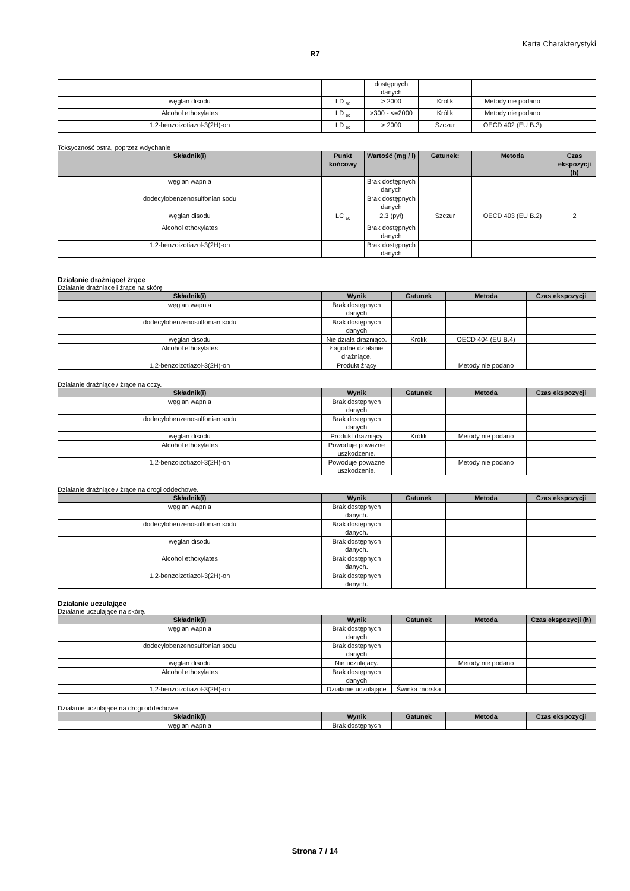Karta Charakterystyki
R7
| | | dostępnych danych | | | |
| węglan disodu | LD <sub>50</sub> | > 2000 | Królik | Metody nie podano | |
| Alcohol ethoxylates | LD <sub>50</sub> | >300 - <=2000 | Królik | Metody nie podano | |
| 1,2-benzoizotiazol-3(2H)-on | LD <sub>50</sub> | > 2000 | Szczur | OECD 402 (EU B.3) | |
Toksyczność ostra, poprzez wdychanie
| Składnik(i) | Punkt końcowy | Wartość (mg / l) | Gatunek: | Metoda | Czas ekspozycji (h) |
| --- | --- | --- | --- | --- | --- |
| węglan wapnia | | Brak dostępnych danych | | | |
| dodecylobenzenosulfonian sodu | | Brak dostępnych danych | | | |
| węglan disodu | LC <sub>50</sub> | 2.3 (pył) | Szczur | OECD 403 (EU B.2) | 2 |
| Alcohol ethoxylates | | Brak dostępnych danych | | | |
| 1,2-benzoizotiazol-3(2H)-on | | Brak dostępnych danych | | | |
Działanie drażniące/ żrące
Działanie drażniace i żrące na skórę
| Składnik(i) | Wynik | Gatunek | Metoda | Czas ekspozycji |
| --- | --- | --- | --- | --- |
| węglan wapnia | Brak dostępnych danych | | | |
| dodecylobenzenosulfonian sodu | Brak dostępnych danych | | | |
| węglan disodu | Nie działa drażniąco. | Królik | OECD 404 (EU B.4) | |
| Alcohol ethoxylates | Łagodne działanie drażniące. | | | |
| 1,2-benzoizotiazol-3(2H)-on | Produkt żrący | | Metody nie podano | |
Działanie drażniące / żrące na oczy.
| Składnik(i) | Wynik | Gatunek | Metoda | Czas ekspozycji |
| --- | --- | --- | --- | --- |
| węglan wapnia | Brak dostępnych danych | | | |
| dodecylobenzenosulfonian sodu | Brak dostępnych danych | | | |
| węglan disodu | Produkt drażniący | Królik | Metody nie podano | |
| Alcohol ethoxylates | Powoduje poważne uszkodzenie. | | | |
| 1,2-benzoizotiazol-3(2H)-on | Powoduje poważne uszkodzenie. | | Metody nie podano | |
Działanie drażniące / żrące na drogi oddechowe.
| Składnik(i) | Wynik | Gatunek | Metoda | Czas ekspozycji |
| --- | --- | --- | --- | --- |
| węglan wapnia | Brak dostępnych danych. | | | |
| dodecylobenzenosulfonian sodu | Brak dostępnych danych. | | | |
| węglan disodu | Brak dostępnych danych. | | | |
| Alcohol ethoxylates | Brak dostępnych danych. | | | |
| 1,2-benzoizotiazol-3(2H)-on | Brak dostępnych danych. | | | |
Działanie uczulające
Działanie uczulające na skórę.
| Składnik(i) | Wynik | Gatunek | Metoda | Czas ekspozycji (h) |
| --- | --- | --- | --- | --- |
| węglan wapnia | Brak dostępnych danych | | | |
| dodecylobenzenosulfonian sodu | Brak dostępnych danych | | | |
| węglan disodu | Nie uczulajacy. | | Metody nie podano | |
| Alcohol ethoxylates | Brak dostępnych danych | | | |
| 1,2-benzoizotiazol-3(2H)-on | Działanie uczulające | Świnka morska | | |
Działanie uczulające na drogi oddechowe
| Składnik(i) | Wynik | Gatunek | Metoda | Czas ekspozycji |
| --- | --- | --- | --- | --- |
| węglan wapnia | Brak dostępnych | | | |
Strona 7 / 14